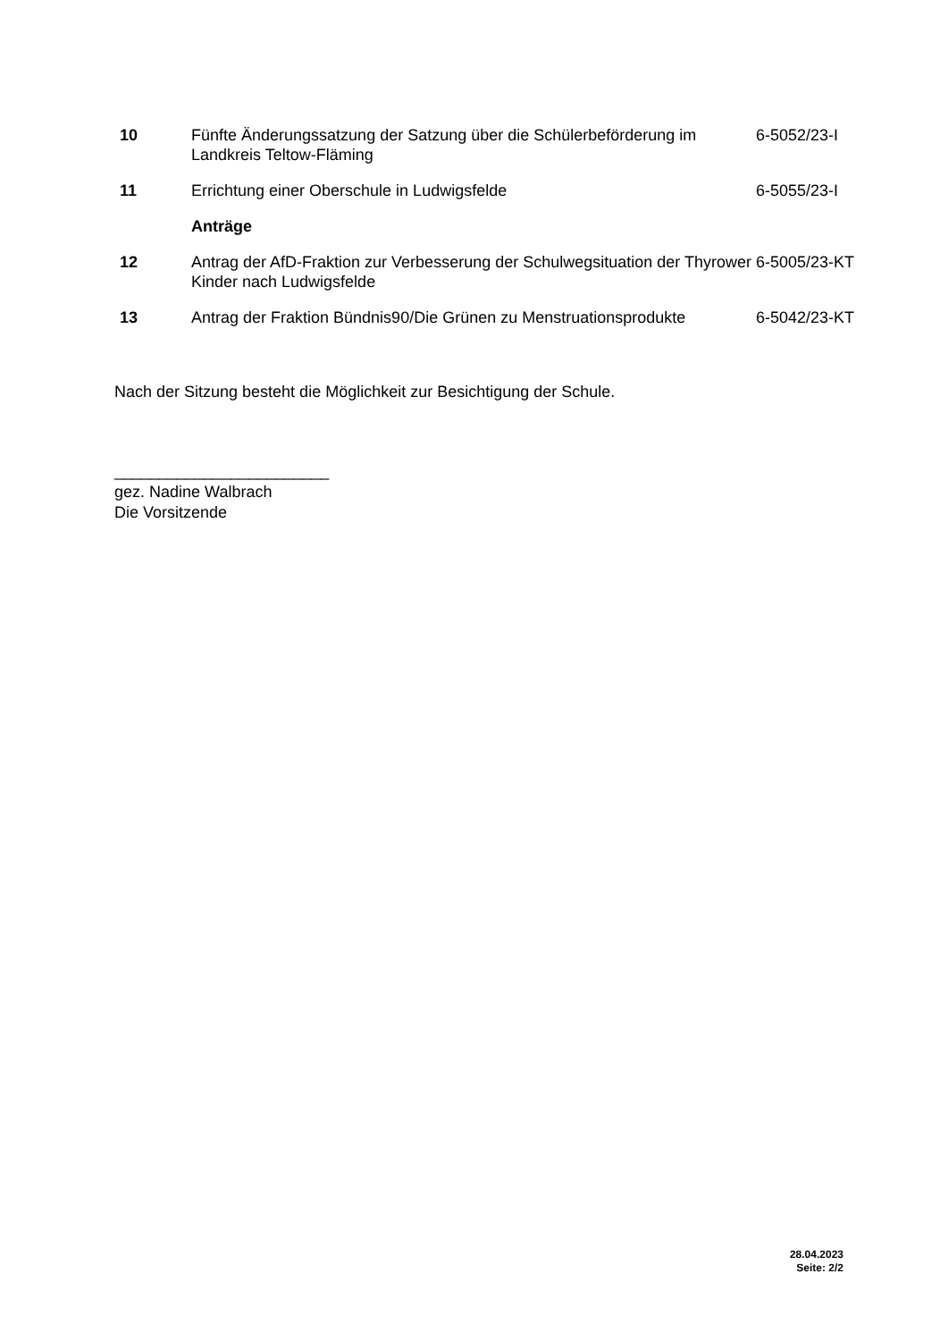| 10 | Fünfte Änderungssatzung der Satzung über die Schülerbeförderung im Landkreis Teltow-Fläming | 6-5052/23-I |
| 11 | Errichtung einer Oberschule in Ludwigsfelde | 6-5055/23-I |
| | Anträge | |
| 12 | Antrag der AfD-Fraktion zur Verbesserung der Schulwegsituation der Thyrower Kinder nach Ludwigsfelde | 6-5005/23-KT |
| 13 | Antrag der Fraktion Bündnis90/Die Grünen zu Menstruationsprodukte | 6-5042/23-KT |
Nach der Sitzung besteht die Möglichkeit zur Besichtigung der Schule.
________________________
gez. Nadine Walbrach
Die Vorsitzende
28.04.2023
Seite: 2/2